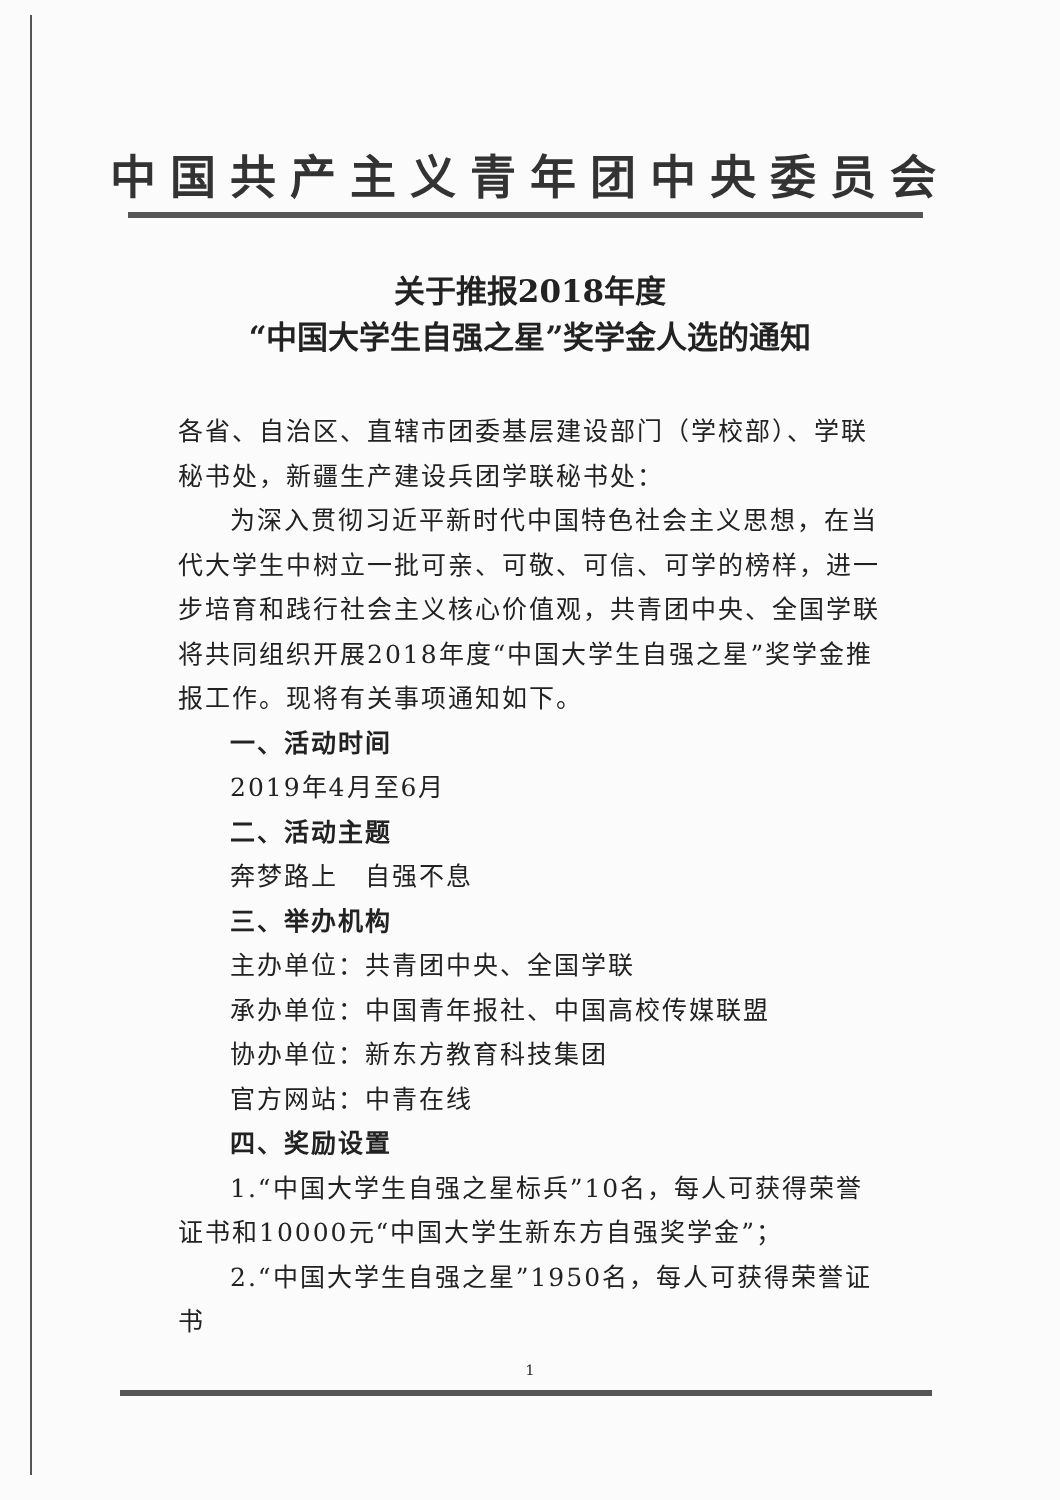中国共产主义青年团中央委员会
关于推报2018年度
“中国大学生自强之星”奖学金人选的通知
各省、自治区、直辖市团委基层建设部门（学校部）、学联秘书处，新疆生产建设兵团学联秘书处：
为深入贯彻习近平新时代中国特色社会主义思想，在当代大学生中树立一批可亲、可敬、可信、可学的榜样，进一步培育和践行社会主义核心价值观，共青团中央、全国学联将共同组织开展2018年度“中国大学生自强之星”奖学金推报工作。现将有关事项通知如下。
一、活动时间
2019年4月至6月
二、活动主题
奔梦路上　自强不息
三、举办机构
主办单位：共青团中央、全国学联
承办单位：中国青年报社、中国高校传媒联盟
协办单位：新东方教育科技集团
官方网站：中青在线
四、奖励设置
1.“中国大学生自强之星标兵”10名，每人可获得荣誉证书和10000元“中国大学生新东方自强奖学金”；
2.“中国大学生自强之星”1950名，每人可获得荣誉证书
1